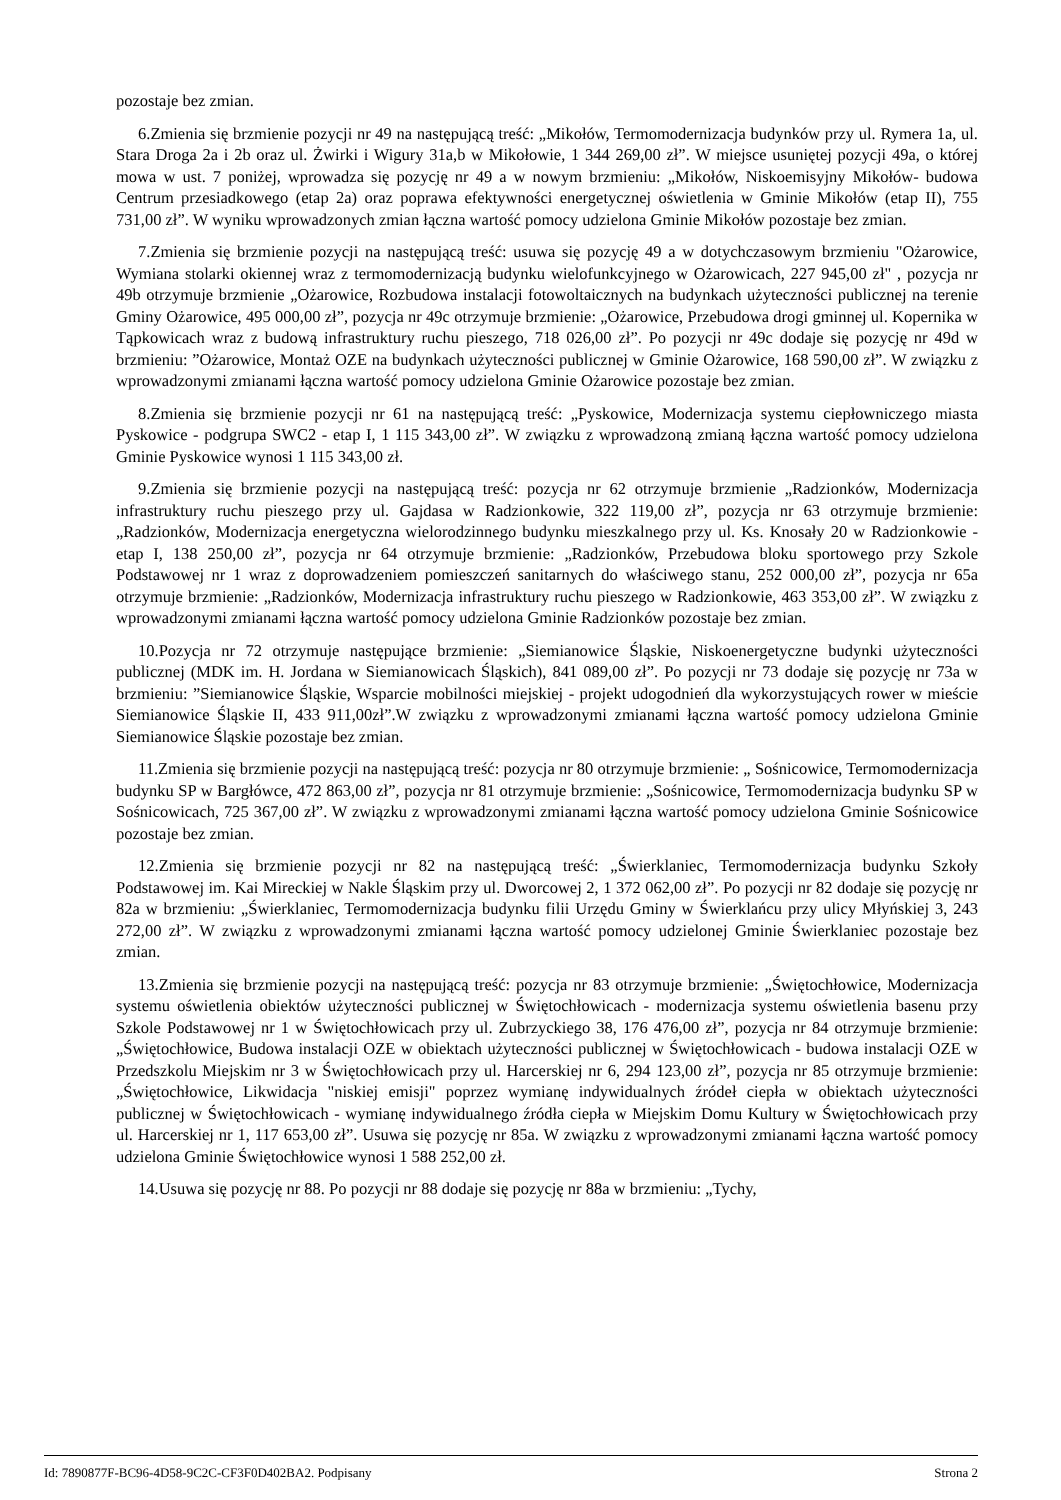pozostaje bez zmian.
6.Zmienia się brzmienie pozycji nr 49 na następującą treść: „Mikołów, Termomodernizacja budynków przy ul. Rymera 1a, ul. Stara Droga 2a i 2b oraz ul. Żwirki i Wigury 31a,b w Mikołowie, 1 344 269,00 zł”. W miejsce usuniętej pozycji 49a, o której mowa w ust. 7 poniżej, wprowadza się pozycję nr 49 a w nowym brzmieniu: „Mikołów, Niskoemisyjny Mikołów- budowa Centrum przesiadkowego (etap 2a) oraz poprawa efektywności energetycznej oświetlenia w Gminie Mikołów (etap II), 755 731,00 zł”. W wyniku wprowadzonych zmian łączna wartość pomocy udzielona Gminie Mikołów pozostaje bez zmian.
7.Zmienia się brzmienie pozycji na następującą treść: usuwa się pozycję 49 a w dotychczasowym brzmieniu "Ożarowice, Wymiana stolarki okiennej wraz z termomodernizacją budynku wielofunkcyjnego w Ożarowicach, 227 945,00 zł" , pozycja nr 49b otrzymuje brzmienie „Ożarowice, Rozbudowa instalacji fotowoltaicznych na budynkach użyteczności publicznej na terenie Gminy Ożarowice, 495 000,00 zł”, pozycja nr 49c otrzymuje brzmienie: „Ożarowice, Przebudowa drogi gminnej ul. Kopernika w Tąpkowicach wraz z budową infrastruktury ruchu pieszego, 718 026,00 zł”. Po pozycji nr 49c dodaje się pozycję nr 49d w brzmieniu: ”Ożarowice, Montaż OZE na budynkach użyteczności publicznej w Gminie Ożarowice, 168 590,00 zł”. W związku z wprowadzonymi zmianami łączna wartość pomocy udzielona Gminie Ożarowice pozostaje bez zmian.
8.Zmienia się brzmienie pozycji nr 61 na następującą treść: „Pyskowice, Modernizacja systemu ciepłowniczego miasta Pyskowice - podgrupa SWC2 - etap I, 1 115 343,00 zł”. W związku z wprowadzoną zmianą łączna wartość pomocy udzielona Gminie Pyskowice wynosi 1 115 343,00 zł.
9.Zmienia się brzmienie pozycji na następującą treść: pozycja nr 62 otrzymuje brzmienie „Radzionków, Modernizacja infrastruktury ruchu pieszego przy ul. Gajdasa w Radzionkowie, 322 119,00 zł”, pozycja nr 63 otrzymuje brzmienie: „Radzionków, Modernizacja energetyczna wielorodzinnego budynku mieszkalnego przy ul. Ks. Knosały 20 w Radzionkowie - etap I, 138 250,00 zł”, pozycja nr 64 otrzymuje brzmienie: „Radzionków, Przebudowa bloku sportowego przy Szkole Podstawowej nr 1 wraz z doprowadzeniem pomieszczeń sanitarnych do właściwego stanu, 252 000,00 zł”, pozycja nr 65a otrzymuje brzmienie: „Radzionków, Modernizacja infrastruktury ruchu pieszego w Radzionkowie, 463 353,00 zł”. W związku z wprowadzonymi zmianami łączna wartość pomocy udzielona Gminie Radzionków pozostaje bez zmian.
10.Pozycja nr 72 otrzymuje następujące brzmienie: „Siemianowice Śląskie, Niskoenergetyczne budynki użyteczności publicznej (MDK im. H. Jordana w Siemianowicach Śląskich), 841 089,00 zł”. Po pozycji nr 73 dodaje się pozycję nr 73a w brzmieniu: ”Siemianowice Śląskie, Wsparcie mobilności miejskiej - projekt udogodnień dla wykorzystujących rower w mieście Siemianowice Śląskie II, 433 911,00zł”.W związku z wprowadzonymi zmianami łączna wartość pomocy udzielona Gminie Siemianowice Śląskie pozostaje bez zmian.
11.Zmienia się brzmienie pozycji na następującą treść: pozycja nr 80 otrzymuje brzmienie: „ Sośnicowice, Termomodernizacja budynku SP w Bargłówce, 472 863,00 zł”, pozycja nr 81 otrzymuje brzmienie: „Sośnicowice, Termomodernizacja budynku SP w Sośnicowicach, 725 367,00 zł”. W związku z wprowadzonymi zmianami łączna wartość pomocy udzielona Gminie Sośnicowice pozostaje bez zmian.
12.Zmienia się brzmienie pozycji nr 82 na następującą treść: „Świerklaniec, Termomodernizacja budynku Szkoły Podstawowej im. Kai Mireckiej w Nakle Śląskim przy ul. Dworcowej 2, 1 372 062,00 zł”. Po pozycji nr 82 dodaje się pozycję nr 82a w brzmieniu: „Świerklaniec, Termomodernizacja budynku filii Urzędu Gminy w Świerklańcu przy ulicy Młyńskiej 3, 243 272,00 zł”. W związku z wprowadzonymi zmianami łączna wartość pomocy udzielonej Gminie Świerklaniec pozostaje bez zmian.
13.Zmienia się brzmienie pozycji na następującą treść: pozycja nr 83 otrzymuje brzmienie: „Świętochłowice, Modernizacja systemu oświetlenia obiektów użyteczności publicznej w Świętochłowicach - modernizacja systemu oświetlenia basenu przy Szkole Podstawowej nr 1 w Świętochłowicach przy ul. Zubrzyckiego 38, 176 476,00 zł”, pozycja nr 84 otrzymuje brzmienie: „Świętochłowice, Budowa instalacji OZE w obiektach użyteczności publicznej w Świętochłowicach - budowa instalacji OZE w Przedszkolu Miejskim nr 3 w Świętochłowicach przy ul. Harcerskiej nr 6, 294 123,00 zł”, pozycja nr 85 otrzymuje brzmienie: „Świętochłowice, Likwidacja "niskiej emisji" poprzez wymianę indywidualnych źródeł ciepła w obiektach użyteczności publicznej w Świętochłowicach - wymianę indywidualnego źródła ciepła w Miejskim Domu Kultury w Świętochłowicach przy ul. Harcerskiej nr 1, 117 653,00 zł”. Usuwa się pozycję nr 85a. W związku z wprowadzonymi zmianami łączna wartość pomocy udzielona Gminie Świętochłowice wynosi 1 588 252,00 zł.
14.Usuwa się pozycję nr 88. Po pozycji nr 88 dodaje się pozycję nr 88a w brzmieniu: „Tychy,
Id: 7890877F-BC96-4D58-9C2C-CF3F0D402BA2. Podpisany Strona 2